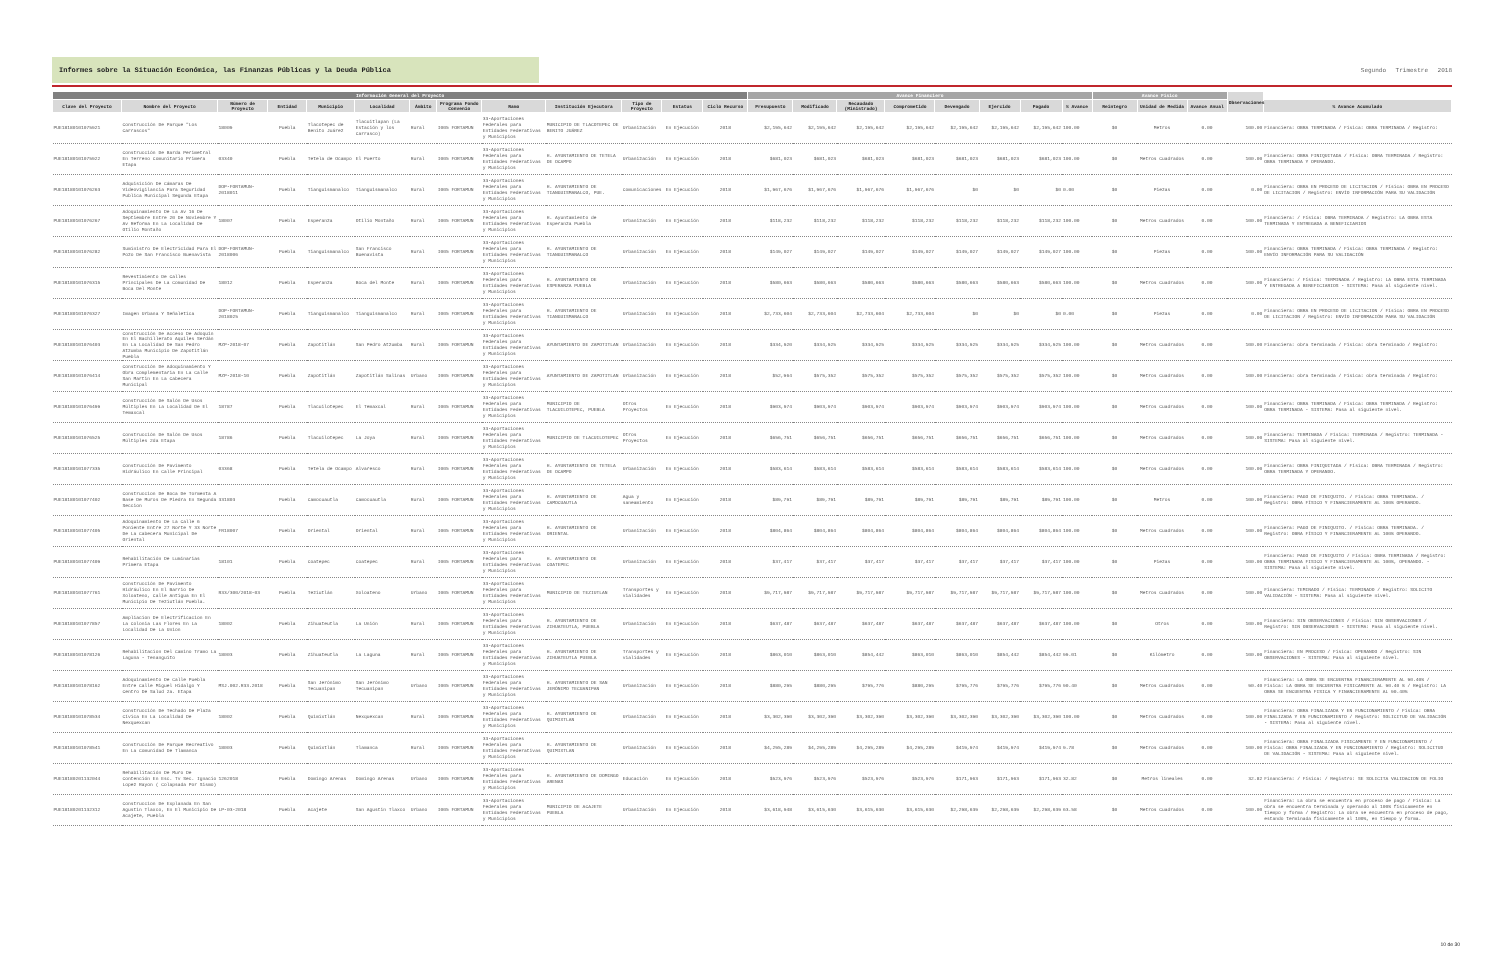Informes sobre la Situación Económica, las Finanzas Públicas y la Deuda Pública
Segundo Trimestre 2018
| Información General del Proyecto | | | | | | | | | | | | | Avance Financiero | | | | | | | | Avance Físico | | | Observaciones | |
| --- | --- | --- | --- | --- | --- | --- | --- | --- | --- | --- | --- | --- | --- | --- | --- | --- | --- | --- | --- | --- | --- | --- | --- | --- | --- |
| Clave del Proyecto | Nombre del Proyecto | Número de Proyecto | Entidad | Municipio | Localidad | Ámbito | Programa Fondo Convenio | Ramo | Institución Ejecutora | Tipo de Proyecto | Estatus | Ciclo Recurso | Presupuesto | Modificado | Recaudado (Ministrado) | Comprometido | Devengado | Ejercido | Pagado | % Avance | Reintegro | Unidad de Medida | Avance Anual | | % Avance Acumulado |
| PUE18180101075921 | Construcción De Parque "Los Carrascos" | 18009 | Puebla | Tlacotepec de Benito Juárez | Tlacuitlapan (La Estación y los Carrasco) | Rural | I005 FORTAMUN | 33-Aportaciones Federales para Entidades Federativas y Municipios | MUNICIPIO DE TLACOTEPEC DE BENITO JUÁREZ | Urbanización | En Ejecución | 2018 | $2,195,642 | $2,195,642 | $2,195,642 | $2,195,642 | $2,195,642 | $2,195,642 | $2,195,642 | 100.00 | $0 | Metros | 0.00 | 100.00 | Financiera: OBRA TERMINADA / Física: OBRA TERMINADA / Registro: |
| PUE18180101075922 | Construcción De Barda Perimetral En Terreno Comunitario Primera Etapa | 03340 | Puebla | Tetela de Ocampo | El Puerto | Rural | I005 FORTAMUN | 33-Aportaciones Federales para Entidades Federativas y Municipios | H. AYUNTAMIENTO DE TETELA DE OCAMPO | Urbanización | En Ejecución | 2018 | $681,023 | $681,023 | $681,023 | $681,023 | $681,023 | $681,023 | $681,023 | 100.00 | $0 | Metros Cuadrados | 0.00 | 100.00 | Financiera: OBRA FINIQUITADA / Física: OBRA TERMINADA / Registro: OBRA TERMINADA Y OPERANDO. |
| PUE18180101076263 | Adquisición De Cámaras De Videovigilancia Para Seguridad Publica Municipal Segunda Etapa | DOP-FORTAMUN-2018011 | Puebla | Tianguismanalco | Tianguismanalco | Rural | I005 FORTAMUN | 33-Aportaciones Federales para Entidades Federativas y Municipios | H. AYUNTAMIENTO DE TIANGUISMANALCO, PUE. | Comunicaciones | En Ejecución | 2018 | $1,967,676 | $1,967,676 | $1,967,676 | $1,967,676 | $0 | $0 | $0 | 0.00 | $0 | Piezas | 0.00 | 0.00 | Financiera: OBRA EN PROCESO DE LICITACION / Física: OBRA EN PROCESO DE LICITACION / Registro: ENVÍO INFORMACIÓN PARA SU VALIDACIÓN |
| PUE18180101076267 | Adoquinamiento De La Av 16 De Septiembre Entre 20 De Noviembre Y Av Reforma En La Localidad De Otilio Montaño | 18007 | Puebla | Esperanza | Otilio Montaño | Rural | I005 FORTAMUN | 33-Aportaciones Federales para Entidades Federativas y Municipios | H. Ayuntamiento de Esperanza Puebla | Urbanización | En Ejecución | 2018 | $118,232 | $118,232 | $118,232 | $118,232 | $118,232 | $118,232 | $118,232 | 100.00 | $0 | Metros Cuadrados | 0.00 | 100.00 | Financiera: / Física: OBRA TERMINADA / Registro: LA OBRA ESTA TERMINADA Y ENTREGADA A BENEFICIARIOS |
| PUE18180101076282 | Suministro De Electricidad Para El Pozo De San Francisco Buenavista | DOP-FORTAMUN-2018006 | Puebla | Tianguismanalco | San Francisco Buenavista | Rural | I005 FORTAMUN | 33-Aportaciones Federales para Entidades Federativas y Municipios | H. AYUNTAMIENTO DE TIANGUISMANALCO | Urbanización | En Ejecución | 2018 | $149,027 | $149,027 | $149,027 | $149,027 | $149,027 | $149,027 | $149,027 | 100.00 | $0 | Piezas | 0.00 | 100.00 | Financiera: OBRA TERMINADA / Física: OBRA TERMINADA / Registro: ENVÍO INFORMACIÓN PARA SU VALIDACIÓN |
| PUE18180101076315 | Revestimiento De Calles Principales De La Comunidad De Boca Del Monte | 18012 | Puebla | Esperanza | Boca del Monte | Rural | I005 FORTAMUN | 33-Aportaciones Federales para Entidades Federativas y Municipios | H. AYUNTAMIENTO DE ESPERANZA PUEBLA | Urbanización | En Ejecución | 2018 | $580,663 | $580,663 | $580,663 | $580,663 | $580,663 | $580,663 | $580,663 | 100.00 | $0 | Metros Cuadrados | 0.00 | 100.00 | Financiera: / Física: TERMINADA / Registro: LA OBRA ESTA TERMINADA Y ENTREGADA A BENEFICIARIOS - SISTEMA: Pasa al siguiente nivel. |
| PUE18180101076327 | Imagen Urbana Y Señaletica | DOP-FORTAMUN-2018025 | Puebla | Tianguismanalco | Tianguismanalco | Rural | I005 FORTAMUN | 33-Aportaciones Federales para Entidades Federativas y Municipios | H. AYUNTAMIENTO DE TIANGUISMANALCO | Urbanización | En Ejecución | 2018 | $2,733,604 | $2,733,604 | $2,733,604 | $2,733,604 | $0 | $0 | $0 | 0.00 | $0 | Piezas | 0.00 | 0.00 | Financiera: OBRA EN PROCESO DE LICITACION / Física: OBRA EN PROCESO DE LICITACION / Registro: ENVÍO INFORMACIÓN PARA SU VALIDACIÓN |
| PUE18180101076403 | Construcción De Acceso De Adoquín En El Bachillerato Aquiles Serdán En La Localidad De San Pedro Atzumba Municipio De Zapotitlán Puebla | MZP-2018-07 | Puebla | Zapotitlán | San Pedro Atzumba | Rural | I005 FORTAMUN | 33-Aportaciones Federales para Entidades Federativas y Municipios | AYUNTAMIENTO DE ZAPOTITLAN | Urbanización | En Ejecución | 2018 | $334,920 | $334,925 | $334,925 | $334,925 | $334,925 | $334,925 | $334,925 | 100.00 | $0 | Metros Cuadrados | 0.00 | 100.00 | Financiera: obra terminada / Física: obra terminado / Registro: |
| PUE18180101076414 | Construcción De Adoquinamiento Y Obra Complementaria En La Calle San Martin En La Cabecera Municipal | MZP-2018-10 | Puebla | Zapotitlán | Zapotitlán Salinas | Urbano | I005 FORTAMUN | 33-Aportaciones Federales para Entidades Federativas y Municipios | AYUNTAMIENTO DE ZAPOTITLAN | Urbanización | En Ejecución | 2018 | $52,964 | $575,352 | $575,352 | $575,352 | $575,352 | $575,352 | $575,352 | 100.00 | $0 | Metros Cuadrados | 0.00 | 100.00 | Financiera: obra terminada / Física: obra terminada / Registro: |
| PUE18180101076499 | Construcción De Salón De Usos Múltiples En La Localidad De El Temaxcal | 18787 | Puebla | Tlacuilotepec | El Temaxcal | Rural | I005 FORTAMUN | 33-Aportaciones Federales para Entidades Federativas y Municipios | MUNICIPIO DE TLACUILOTEPEC, PUEBLA | Otros Proyectos | En Ejecución | 2018 | $903,974 | $903,974 | $903,974 | $903,974 | $903,974 | $903,974 | $903,974 | 100.00 | $0 | Metros Cuadrados | 0.00 | 100.00 | Financiera: OBRA TERMINADA / Física: OBRA TERMINADA / Registro: OBRA TERMINADA - SISTEMA: Pasa al siguiente nivel. |
| PUE18180101076525 | Construcción De Salón De Usos Múltiples 2da Etapa | 18786 | Puebla | Tlacuilotepec | La Joya | Rural | I005 FORTAMUN | 33-Aportaciones Federales para Entidades Federativas y Municipios | MUNICIPIO DE TLACUILOTEPEC | Otros Proyectos | En Ejecución | 2018 | $656,751 | $656,751 | $656,751 | $656,751 | $656,751 | $656,751 | $656,751 | 100.00 | $0 | Metros Cuadrados | 0.00 | 100.00 | Financiera: TERMINADA / Física: TERMINADA / Registro: TERMINADA - SISTEMA: Pasa al siguiente nivel. |
| PUE18180101077335 | Construcción De Pavimento Hidráulico En Calle Principal | 03368 | Puebla | Tetela de Ocampo | Alvaresco | Rural | I005 FORTAMUN | 33-Aportaciones Federales para Entidades Federativas y Municipios | H. AYUNTAMIENTO DE TETELA DE OCAMPO | Urbanización | En Ejecución | 2018 | $583,614 | $583,614 | $583,614 | $583,614 | $583,614 | $583,614 | $583,614 | 100.00 | $0 | Metros Cuadrados | 0.00 | 100.00 | Financiera: OBRA FINIQUITADA / Física: OBRA TERMINADA / Registro: OBRA TERMINADA Y OPERANDO. |
| PUE18180101077402 | Construccion De Boca De Tormenta A Base De Muros De Piedra En Segunda Seccion | 331803 | Puebla | Camocuautla | Camocuautla | Rural | I005 FORTAMUN | 33-Aportaciones Federales para Entidades Federativas y Municipios | H. AYUNTAMIENTO DE CAMOCUAUTLA | Agua y saneamiento | En Ejecución | 2018 | $89,791 | $89,791 | $89,791 | $89,791 | $89,791 | $89,791 | $89,791 | 100.00 | $0 | Metros | 0.00 | 100.00 | Financiera: PAGO DE FINIQUITO. / Física: OBRA TERMINADA. / Registro: OBRA FÍSICO Y FINANCIERAMENTE AL 100% OPERANDO. |
| PUE18180101077405 | Adoquinamiento De La Calle 6 Poniente Entre 27 Norte Y 33 Norte De La Cabecera Municipal De Oriental | FR18007 | Puebla | Oriental | Oriental | Rural | I005 FORTAMUN | 33-Aportaciones Federales para Entidades Federativas y Municipios | H. AYUNTAMIENTO DE ORIENTAL | Urbanización | En Ejecución | 2018 | $804,864 | $804,864 | $804,864 | $804,864 | $804,864 | $804,864 | $804,864 | 100.00 | $0 | Metros Cuadrados | 0.00 | 100.00 | Financiera: PAGO DE FINIQUITO. / Física: OBRA TERMINADA. / Registro: OBRA FÍSICO Y FINANCIERAMENTE AL 100% OPERANDO. |
| PUE18180101077409 | Rehabilitación De Luminarias Primera Etapa | 18101 | Puebla | Coatepec | Coatepec | Rural | I005 FORTAMUN | 33-Aportaciones Federales para Entidades Federativas y Municipios | H. AYUNTAMIENTO DE COATEPEC | Urbanización | En Ejecución | 2018 | $37,417 | $37,417 | $37,417 | $37,417 | $37,417 | $37,417 | $37,417 | 100.00 | $0 | Piezas | 0.00 | 100.00 | Financiera: PAGO DE FINIQUITO / Física: OBRA TERMINADA / Registro: OBRA TERMINADA FISICO Y FINANCIERAMENTE AL 100%, OPERANDO. - SISTEMA: Pasa al siguiente nivel. |
| PUE18180101077761 | Construcción De Pavimento Hidráulico En El Barrio De Xoloateno, Calle Antigua En El Municipio De Teziutlán Puebla. | R33/300/2018-03 | Puebla | Teziutlán | Xoloateno | Urbano | I005 FORTAMUN | 33-Aportaciones Federales para Entidades Federativas y Municipios | MUNICIPIO DE TEZIUTLAN | Transportes y vialidades | En Ejecución | 2018 | $9,717,987 | $9,717,987 | $9,717,987 | $9,717,987 | $9,717,987 | $9,717,987 | $9,717,987 | 100.00 | $0 | Metros Cuadrados | 0.00 | 100.00 | Financiera: TEMINADO / Física: TERMINADO / Registro: SOLICITO VALIDACIÓN - SISTEMA: Pasa al siguiente nivel. |
| PUE18180101077857 | Ampliacion De Electrificacion En La Colonia Las Flores En La Localidad De La Union | 18002 | Puebla | Zihuateutla | La Unión | Rural | I005 FORTAMUN | 33-Aportaciones Federales para Entidades Federativas y Municipios | H. AYUNTAMIENTO DE ZIHUATEUTLA, PUEBLA | Urbanización | En Ejecución | 2018 | $637,487 | $637,487 | $637,487 | $637,487 | $637,487 | $637,487 | $637,487 | 100.00 | $0 | Otros | 0.00 | 100.00 | Financiera: SIN OBSERVACIONES / Física: SIN OBSERVACIONES / Registro: SIN OBSERVACIONES - SISTEMA: Pasa al siguiente nivel. |
| PUE18180101078126 | Rehabilitacion Del Camino Tramo La Laguna - Tenanguito | 18003 | Puebla | Zihuateutla | La Laguna | Rural | I005 FORTAMUN | 33-Aportaciones Federales para Entidades Federativas y Municipios | H. AYUNTAMIENTO DE ZIHUATEUTLA PUEBLA | Transportes y vialidades | En Ejecución | 2018 | $863,010 | $863,010 | $854,442 | $863,010 | $863,010 | $854,442 | $854,442 | 99.01 | $0 | Kilómetro | 0.00 | 100.00 | Financiera: EN PROCESO / Física: OPERANDO / Registro: SIN OBSERVACIONES - SISTEMA: Pasa al siguiente nivel. |
| PUE18180101078162 | Adoquinamiento De Calle Puebla Entre Calle Miguel Hidalgo Y Centro De Salud 2a. Etapa | MSJ.002.R33.2018 | Puebla | San Jerónimo Tecuanipan | San Jerónimo Tecuanipan | Urbano | I005 FORTAMUN | 33-Aportaciones Federales para Entidades Federativas y Municipios | H. AYUNTAMIENTO DE SAN JERÓNIMO TECUANIPAN | Urbanización | En Ejecución | 2018 | $880,295 | $880,295 | $795,776 | $880,295 | $795,776 | $795,776 | $795,776 | 90.40 | $0 | Metros Cuadrados | 0.00 | 90.40 | Financiera: LA OBRA SE ENCUENTRA FINANCIERAMENTE AL 90.40% / Física: LA OBRA SE ENCUENTRA FISICAMENTE AL 90.40 % / Registro: LA OBRA SE ENCUENTRA FISICA Y FINANCIERAMENTE AL 90.40% |
| PUE18180101078534 | Construcción De Techado De Plaza Cívica En La Localidad De Nexquexcan | 18002 | Puebla | Quimixtlán | Nexquexcan | Rural | I005 FORTAMUN | 33-Aportaciones Federales para Entidades Federativas y Municipios | H. AYUNTAMIENTO DE QUIMIXTLAN | Urbanización | En Ejecución | 2018 | $3,302,390 | $3,302,390 | $3,302,390 | $3,302,390 | $3,302,390 | $3,302,390 | $3,302,390 | 100.00 | $0 | Metros Cuadrados | 0.00 | 100.00 | Financiera: OBRA FINALIZADA Y EN FUNCIONAMIENTO / Física: OBRA FINALIZADA Y EN FUNCIONAMIENTO / Registro: SOLICITUD DE VALIDACIÓN - SISTEMA: Pasa al siguiente nivel. |
| PUE18180101078541 | Construcción De Parque Recreativo En La Comunidad De Tlamanca | 18003 | Puebla | Quimixtlán | Tlamanca | Rural | I005 FORTAMUN | 33-Aportaciones Federales para Entidades Federativas y Municipios | H. AYUNTAMIENTO DE QUIMIXTLAN | Urbanización | En Ejecución | 2018 | $4,295,289 | $4,295,289 | $4,295,289 | $4,295,289 | $419,974 | $419,974 | $419,974 | 9.78 | $0 | Metros Cuadrados | 0.00 | 100.00 | Financiera: OBRA FINALIZADA FISICAMENTE Y EN FUNCIONAMIENTO / Física: OBRA FINALIZADA Y EN FUNCIONAMIENTO / Registro: SOLICITUD DE VALIDACIÓN - SISTEMA: Pasa al siguiente nivel. |
| PUE18180201132044 | Rehabilitación De Muro De Contención En Esc. Tv Sec. Ignacio Lopez Rayon ( Colapsada Por Sismo) | 1262018 | Puebla | Domingo Arenas | Domingo Arenas | Urbano | I005 FORTAMUN | 33-Aportaciones Federales para Entidades Federativas y Municipios | H. AYUNTAMIENTO DE DOMINGO ARENAS | Educación | En Ejecución | 2018 | $523,976 | $523,976 | $523,976 | $523,976 | $171,963 | $171,963 | $171,963 | 32.82 | $0 | Metros lineales | 0.00 | 32.82 | Financiera: / Física: / Registro: SE SOLICITA VALIDACION DE FOLIO |
| PUE18180201132312 | Construccion De Explanada En San Agustin Tlaxco, En El Municipio De Acajete, Puebla | LP-03-2018 | Puebla | Acajete | San Agustin Tlaxco | Urbano | I005 FORTAMUN | 33-Aportaciones Federales para Entidades Federativas y Municipios | MUNICIPIO DE ACAJETE PUEBLA | Urbanización | En Ejecución | 2018 | $3,618,948 | $3,615,630 | $3,615,630 | $3,615,630 | $2,298,639 | $2,298,639 | $2,298,639 | 63.58 | $0 | Metros Cuadrados | 0.00 | 100.00 | Financiera: La obra se encuentra en proceso de pago / Física: La obra se encuentra terminada y operando al 100% físicamente en tiempo y forma / Registro: La obra se encuentra en proceso de pago, estando terminada físicamente al 100%, en tiempo y forma. |
10 de 30